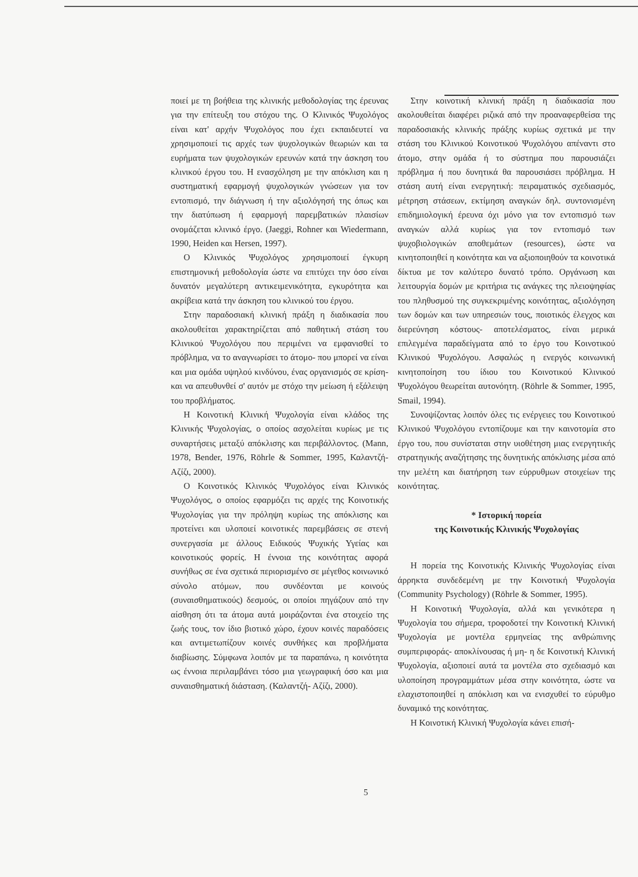ποιεί με τη βοήθεια της κλινικής μεθοδολογίας της έρευνας για την επίτευξη του στόχου της. Ο Κλινικός Ψυχολόγος είναι κατ' αρχήν Ψυχολόγος που έχει εκπαιδευτεί να χρησιμοποιεί τις αρχές των ψυχολογικών θεωριών και τα ευρήματα των ψυχολογικών ερευνών κατά την άσκηση του κλινικού έργου του. Η ενασχόληση με την απόκλιση και η συστηματική εφαρμογή ψυχολογικών γνώσεων για τον εντοπισμό, την διάγνωση ή την αξιολόγησή της όπως και την διατύπωση ή εφαρμογή παρεμβατικών πλαισίων ονομάζεται κλινικό έργο. (Jaeggi, Rohner και Wiedermann, 1990, Heiden και Hersen, 1997).
Ο Κλινικός Ψυχολόγος χρησιμοποιεί έγκυρη επιστημονική μεθοδολογία ώστε να επιτύχει την όσο είναι δυνατόν μεγαλύτερη αντικειμενικότητα, εγκυρότητα και ακρίβεια κατά την άσκηση του κλινικού του έργου.
Στην παραδοσιακή κλινική πράξη η διαδικασία που ακολουθείται χαρακτηρίζεται από παθητική στάση του Κλινικού Ψυχολόγου που περιμένει να εμφανισθεί το πρόβλημα, να το αναγνωρίσει το άτομο- που μπορεί να είναι και μια ομάδα υψηλού κινδύνου, ένας οργανισμός σε κρίση- και να απευθυνθεί σ' αυτόν με στόχο την μείωση ή εξάλειψη του προβλήματος.
Η Κοινοτική Κλινική Ψυχολογία είναι κλάδος της Κλινικής Ψυχολογίας, ο οποίος ασχολείται κυρίως με τις συναρτήσεις μεταξύ απόκλισης και περιβάλλοντος. (Mann, 1978, Bender, 1976, Röhrle & Sommer, 1995, Καλαντζή- Αζίζι, 2000).
Ο Κοινοτικός Κλινικός Ψυχολόγος είναι Κλινικός Ψυχολόγος, ο οποίος εφαρμόζει τις αρχές της Κοινοτικής Ψυχολογίας για την πρόληψη κυρίως της απόκλισης και προτείνει και υλοποιεί κοινοτικές παρεμβάσεις σε στενή συνεργασία με άλλους Ειδικούς Ψυχικής Υγείας και κοινοτικούς φορείς. Η έννοια της κοινότητας αφορά συνήθως σε ένα σχετικά περιορισμένο σε μέγεθος κοινωνικό σύνολο ατόμων, που συνδέονται με κοινούς (συναισθηματικούς) δεσμούς, οι οποίοι πηγάζουν από την αίσθηση ότι τα άτομα αυτά μοιράζονται ένα στοιχείο της ζωής τους, τον ίδιο βιοτικό χώρο, έχουν κοινές παραδόσεις και αντιμετωπίζουν κοινές συνθήκες και προβλήματα διαβίωσης. Σύμφωνα λοιπόν με τα παραπάνω, η κοινότητα ως έννοια περιλαμβάνει τόσο μια γεωγραφική όσο και μια συναισθηματική διάσταση. (Καλαντζή- Αζίζι, 2000).
Στην κοινοτική κλινική πράξη η διαδικασία που ακολουθείται διαφέρει ριζικά από την προαναφερθείσα της παραδοσιακής κλινικής πράξης κυρίως σχετικά με την στάση του Κλινικού Κοινοτικού Ψυχολόγου απέναντι στο άτομο, στην ομάδα ή το σύστημα που παρουσιάζει πρόβλημα ή που δυνητικά θα παρουσιάσει πρόβλημα. Η στάση αυτή είναι ενεργητική: πειραματικός σχεδιασμός, μέτρηση στάσεων, εκτίμηση αναγκών δηλ. συντονισμένη επιδημιολογική έρευνα όχι μόνο για τον εντοπισμό των αναγκών αλλά κυρίως για τον εντοπισμό των ψυχοβιολογικών αποθεμάτων (resources), ώστε να κινητοποιηθεί η κοινότητα και να αξιοποιηθούν τα κοινοτικά δίκτυα με τον καλύτερο δυνατό τρόπο. Οργάνωση και λειτουργία δομών με κριτήρια τις ανάγκες της πλειοψηφίας του πληθυσμού της συγκεκριμένης κοινότητας, αξιολόγηση των δομών και των υπηρεσιών τους, ποιοτικός έλεγχος και διερεύνηση κόστους- αποτελέσματος, είναι μερικά επιλεγμένα παραδείγματα από το έργο του Κοινοτικού Κλινικού Ψυχολόγου. Ασφαλώς η ενεργός κοινωνική κινητοποίηση του ίδιου του Κοινοτικού Κλινικού Ψυχολόγου θεωρείται αυτονόητη. (Röhrle & Sommer, 1995, Smail, 1994).
Συνοψίζοντας λοιπόν όλες τις ενέργειες του Κοινοτικού Κλινικού Ψυχολόγου εντοπίζουμε και την καινοτομία στο έργο του, που συνίσταται στην υιοθέτηση μιας ενεργητικής στρατηγικής αναζήτησης της δυνητικής απόκλισης μέσα από την μελέτη και διατήρηση των εύρρυθμων στοιχείων της κοινότητας.
* Ιστορική πορεία
της Κοινοτικής Κλινικής Ψυχολογίας
Η πορεία της Κοινοτικής Κλινικής Ψυχολογίας είναι άρρηκτα συνδεδεμένη με την Κοινοτική Ψυχολογία (Community Psychology) (Röhrle & Sommer, 1995).
Η Κοινοτική Ψυχολογία, αλλά και γενικότερα η Ψυχολογία του σήμερα, τροφοδοτεί την Κοινοτική Κλινική Ψυχολογία με μοντέλα ερμηνείας της ανθρώπινης συμπεριφοράς- αποκλίνουσας ή μη- η δε Κοινοτική Κλινική Ψυχολογία, αξιοποιεί αυτά τα μοντέλα στο σχεδιασμό και υλοποίηση προγραμμάτων μέσα στην κοινότητα, ώστε να ελαχιστοποιηθεί η απόκλιση και να ενισχυθεί το εύρυθμο δυναμικό της κοινότητας.
Η Κοινοτική Κλινική Ψυχολογία κάνει επισή-
5